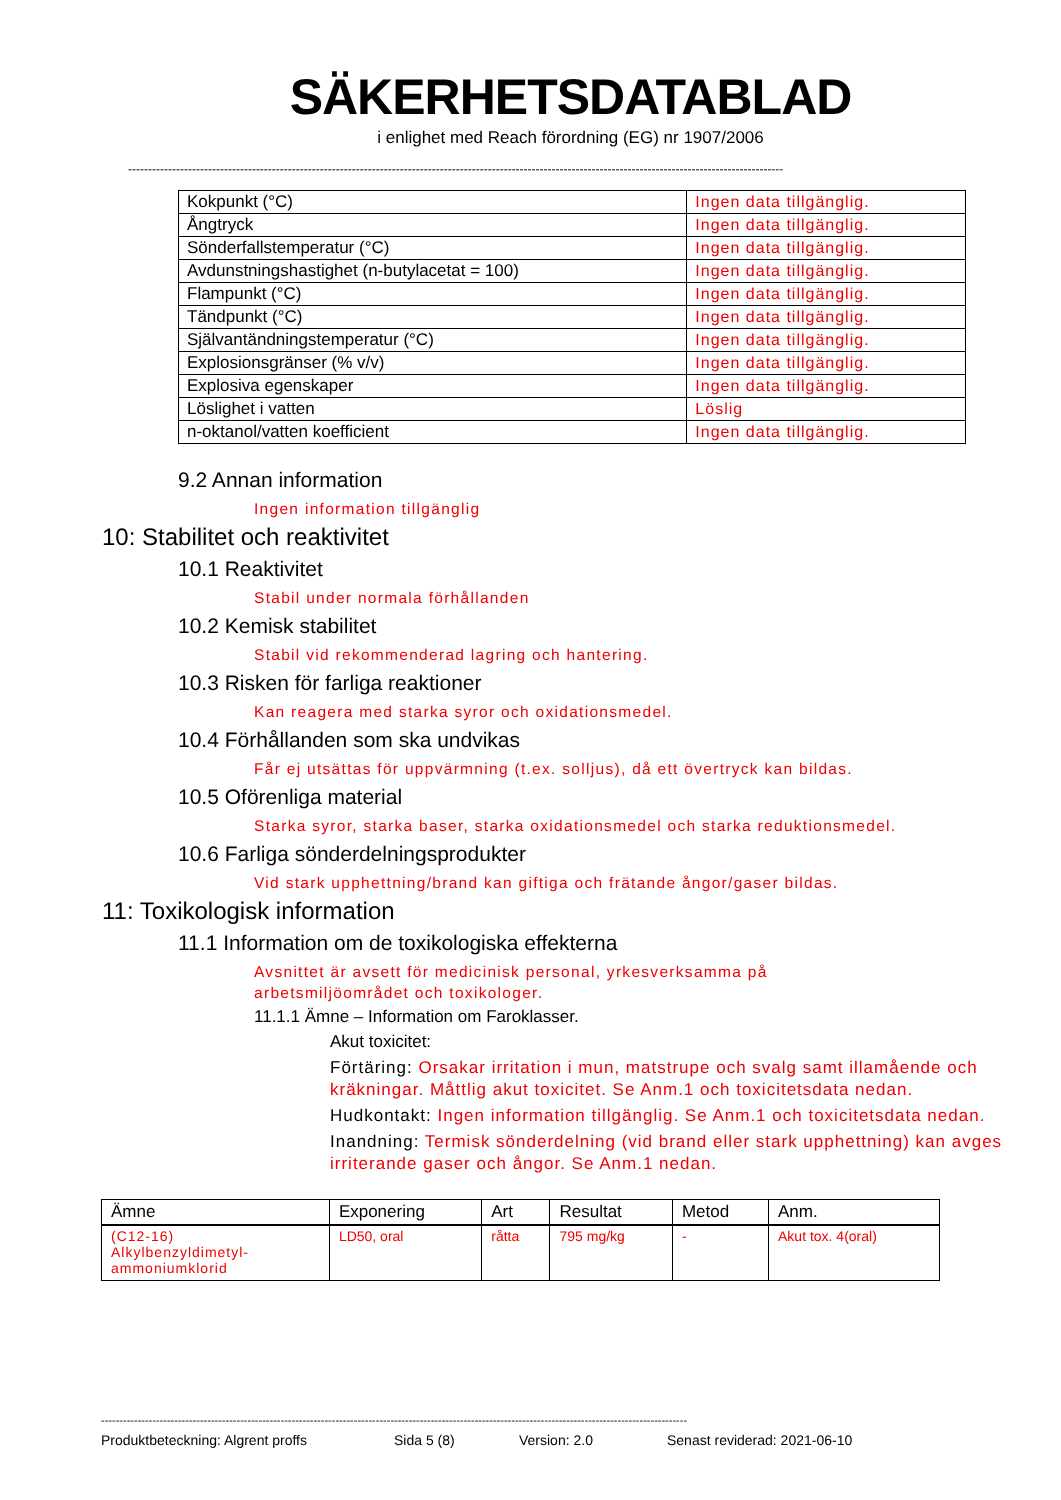SÄKERHETSDATABLAD
i enlighet med Reach förordning (EG) nr 1907/2006
--------------------------------------------------------------------------------------------------------------------------------------------------------------------
| Kokpunkt (°C) | Ingen data tillgänglig. |
| Ångtryck | Ingen data tillgänglig. |
| Sönderfallstemperatur (°C) | Ingen data tillgänglig. |
| Avdunstningshastighet (n-butylacetat = 100) | Ingen data tillgänglig. |
| Flampunkt (°C) | Ingen data tillgänglig. |
| Tändpunkt (°C) | Ingen data tillgänglig. |
| Självantändningstemperatur (°C) | Ingen data tillgänglig. |
| Explosionsgränser (% v/v) | Ingen data tillgänglig. |
| Explosiva egenskaper | Ingen data tillgänglig. |
| Löslighet i vatten | Löslig |
| n-oktanol/vatten koefficient | Ingen data tillgänglig. |
9.2 Annan information
Ingen information tillgänglig
10: Stabilitet och reaktivitet
10.1 Reaktivitet
Stabil under normala förhållanden
10.2 Kemisk stabilitet
Stabil vid rekommenderad lagring och hantering.
10.3 Risken för farliga reaktioner
Kan reagera med starka syror och oxidationsmedel.
10.4 Förhållanden som ska undvikas
Får ej utsättas för uppvärmning (t.ex. solljus), då ett övertryck kan bildas.
10.5 Oförenliga material
Starka syror, starka baser, starka oxidationsmedel och starka reduktionsmedel.
10.6 Farliga sönderdelningsprodukter
Vid stark upphettning/brand kan giftiga och frätande ångor/gaser bildas.
11: Toxikologisk information
11.1 Information om de toxikologiska effekterna
Avsnittet är avsett för medicinisk personal, yrkesverksamma på
arbetsmiljöområdet och toxikologer.
11.1.1 Ämne – Information om Faroklasser.
Akut toxicitet:
Förtäring: Orsakar irritation i mun, matstrupe och svalg samt illamående och kräkningar. Måttlig akut toxicitet. Se Anm.1 och toxicitetsdata nedan.
Hudkontakt: Ingen information tillgänglig. Se Anm.1 och toxicitetsdata nedan.
Inandning: Termisk sönderdelning (vid brand eller stark upphettning) kan avges irriterande gaser och ångor. Se Anm.1 nedan.
| Ämne | Exponering | Art | Resultat | Metod | Anm. |
| --- | --- | --- | --- | --- | --- |
| (C12-16) Alkylbenzyldimetyl- ammoniumklorid | LD50, oral | råtta | 795 mg/kg | - | Akut tox. 4(oral) |
----------------------------------------------------------------------------------------------------------------------------------------------------------------
Produktbeteckning: Algrent proffs Sida 5 (8) Version: 2.0 Senast reviderad: 2021-06-10